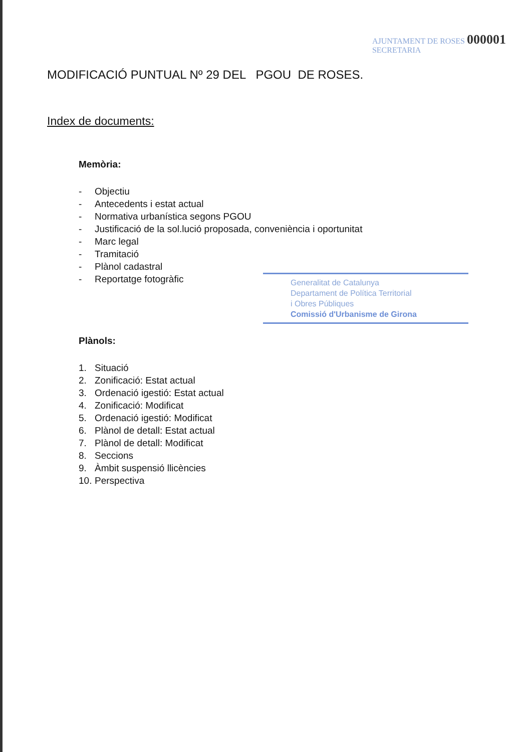AJUNTAMENT DE ROSES 000001
SECRETARIA
MODIFICACIÓ PUNTUAL Nº 29 DEL PGOU DE ROSES.
Index de documents:
Memòria:
- Objectiu
- Antecedents i estat actual
- Normativa urbanística segons PGOU
- Justificació de la sol.lució proposada, conveniència i oportunitat
- Marc legal
- Tramitació
- Plànol cadastral
Generalitat de Catalunya
Departament de Política Territorial
i Obres Públiques
Comissió d'Urbanisme de Girona
- Reportatge fotogràfic
Plànols:
1. Situació
2. Zonificació: Estat actual
3. Ordenació igestió: Estat actual
4. Zonificació: Modificat
5. Ordenació igestió: Modificat
6. Plànol de detall: Estat actual
7. Plànol de detall: Modificat
8. Seccions
9. Àmbit suspensió llicències
10. Perspectiva